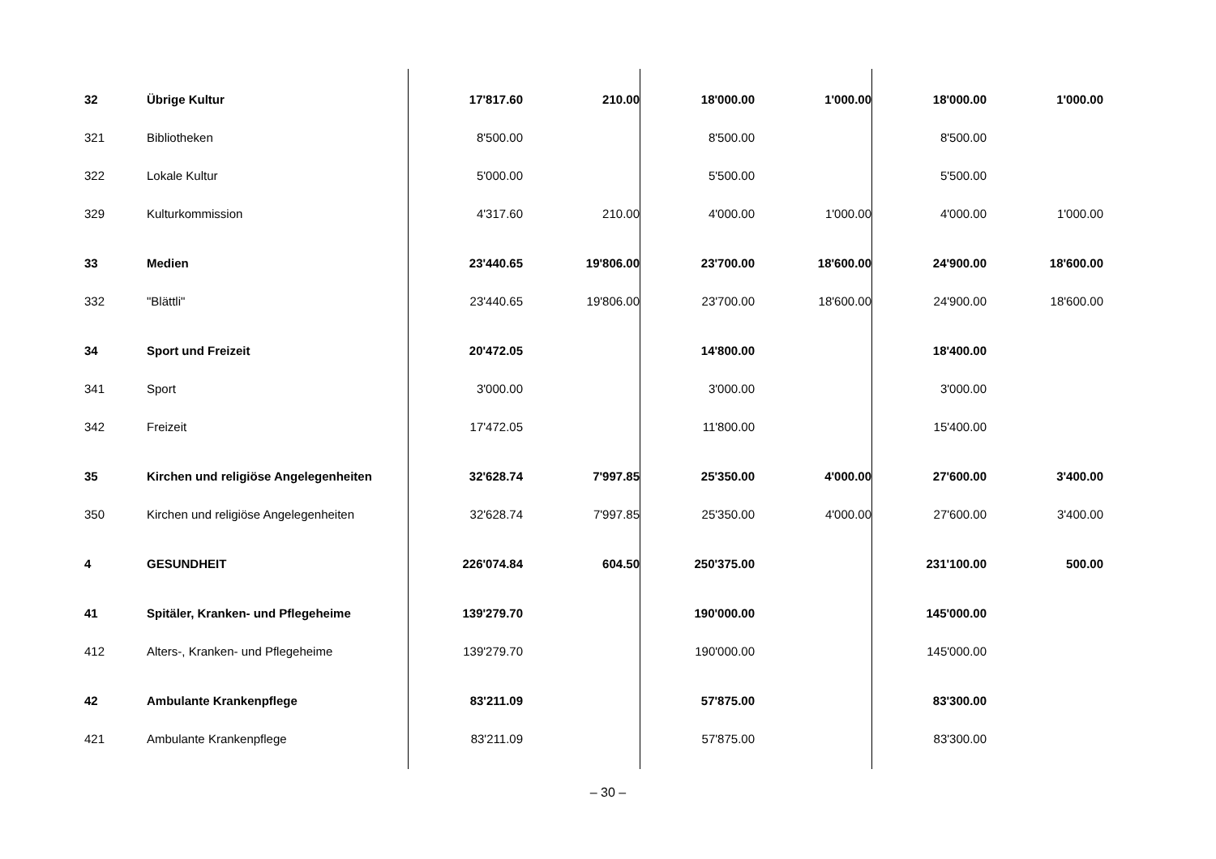| 32 | Übrige Kultur | 17'817.60 | 210.00 | 18'000.00 | 1'000.00 | 18'000.00 | 1'000.00 |
| 321 | Bibliotheken | 8'500.00 | | 8'500.00 | | 8'500.00 | |
| 322 | Lokale Kultur | 5'000.00 | | 5'500.00 | | 5'500.00 | |
| 329 | Kulturkommission | 4'317.60 | 210.00 | 4'000.00 | 1'000.00 | 4'000.00 | 1'000.00 |
| 33 | Medien | 23'440.65 | 19'806.00 | 23'700.00 | 18'600.00 | 24'900.00 | 18'600.00 |
| 332 | "Blättli" | 23'440.65 | 19'806.00 | 23'700.00 | 18'600.00 | 24'900.00 | 18'600.00 |
| 34 | Sport und Freizeit | 20'472.05 | | 14'800.00 | | 18'400.00 | |
| 341 | Sport | 3'000.00 | | 3'000.00 | | 3'000.00 | |
| 342 | Freizeit | 17'472.05 | | 11'800.00 | | 15'400.00 | |
| 35 | Kirchen und religiöse Angelegenheiten | 32'628.74 | 7'997.85 | 25'350.00 | 4'000.00 | 27'600.00 | 3'400.00 |
| 350 | Kirchen und religiöse Angelegenheiten | 32'628.74 | 7'997.85 | 25'350.00 | 4'000.00 | 27'600.00 | 3'400.00 |
| 4 | GESUNDHEIT | 226'074.84 | 604.50 | 250'375.00 | | 231'100.00 | 500.00 |
| 41 | Spitäler, Kranken- und Pflegeheime | 139'279.70 | | 190'000.00 | | 145'000.00 | |
| 412 | Alters-, Kranken- und Pflegeheime | 139'279.70 | | 190'000.00 | | 145'000.00 | |
| 42 | Ambulante Krankenpflege | 83'211.09 | | 57'875.00 | | 83'300.00 | |
| 421 | Ambulante Krankenpflege | 83'211.09 | | 57'875.00 | | 83'300.00 | |
– 30 –